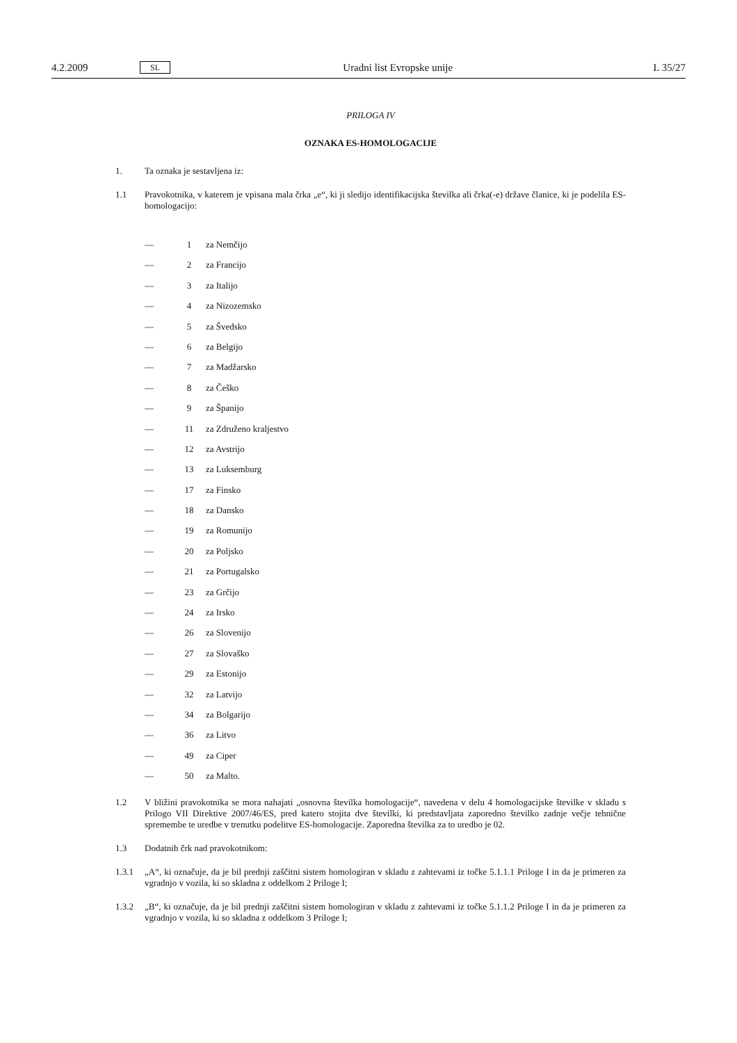4.2.2009 SL Uradni list Evropske unije L 35/27
PRILOGA IV
OZNAKA ES-HOMOLOGACIJE
1. Ta oznaka je sestavljena iz:
1.1 Pravokotnika, v katerem je vpisana mala črka „e“, ki ji sledijo identifikacijska številka ali črka(-e) države članice, ki je podelila ES-homologacijo:
— 1 za Nemčijo
— 2 za Francijo
— 3 za Italijo
— 4 za Nizozemsko
— 5 za Švedsko
— 6 za Belgijo
— 7 za Madžarsko
— 8 za Češko
— 9 za Španijo
— 11 za Združeno kraljestvo
— 12 za Avstrijo
— 13 za Luksemburg
— 17 za Finsko
— 18 za Dansko
— 19 za Romunijo
— 20 za Poljsko
— 21 za Portugalsko
— 23 za Grčijo
— 24 za Irsko
— 26 za Slovenijo
— 27 za Slovaško
— 29 za Estonijo
— 32 za Latvijo
— 34 za Bolgarijo
— 36 za Litvo
— 49 za Ciper
— 50 za Malto.
1.2 V bližini pravokotnika se mora nahajati „osnovna številka homologacije“, navedena v delu 4 homologacijske številke v skladu s Prilogo VII Direktive 2007/46/ES, pred katero stojita dve številki, ki predstavljata zaporedno številko zadnje večje tehnične spremembe te uredbe v trenutku podelitve ES-homologacije. Zaporedna številka za to uredbo je 02.
1.3 Dodatnih črk nad pravokotnikom:
1.3.1 „A“, ki označuje, da je bil prednji zaščitni sistem homologiran v skladu z zahtevami iz točke 5.1.1.1 Priloge I in da je primeren za vgradnjo v vozila, ki so skladna z oddelkom 2 Priloge I;
1.3.2 „B“, ki označuje, da je bil prednji zaščitni sistem homologiran v skladu z zahtevami iz točke 5.1.1.2 Priloge I in da je primeren za vgradnjo v vozila, ki so skladna z oddelkom 3 Priloge I;